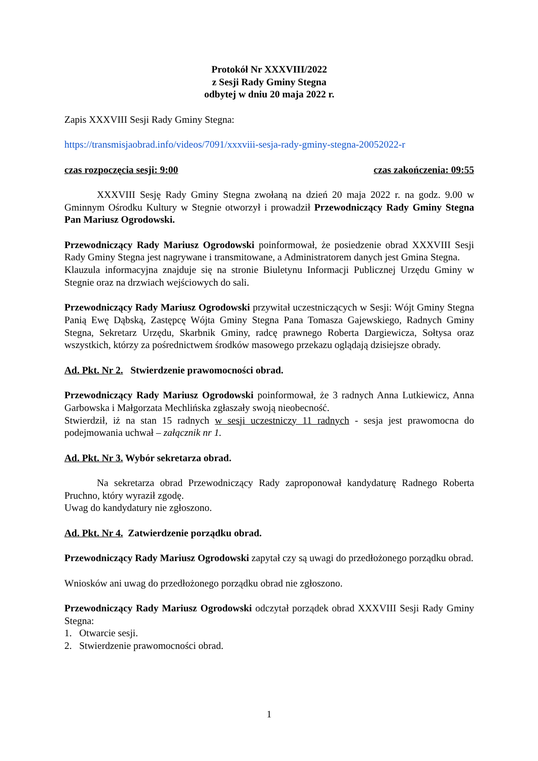Protokół Nr XXXVIII/2022
z Sesji Rady Gminy Stegna
odbytej w dniu 20 maja 2022 r.
Zapis XXXVIII Sesji Rady Gminy Stegna:
https://transmisjaobrad.info/videos/7091/xxxviii-sesja-rady-gminy-stegna-20052022-r
czas rozpoczęcia sesji: 9:00 czas zakończenia: 09:55
XXXVIII Sesję Rady Gminy Stegna zwołaną na dzień 20 maja 2022 r. na godz. 9.00 w Gminnym Ośrodku Kultury w Stegnie otworzył i prowadził Przewodniczący Rady Gminy Stegna Pan Mariusz Ogrodowski.
Przewodniczący Rady Mariusz Ogrodowski poinformował, że posiedzenie obrad XXXVIII Sesji Rady Gminy Stegna jest nagrywane i transmitowane, a Administratorem danych jest Gmina Stegna.
Klauzula informacyjna znajduje się na stronie Biuletynu Informacji Publicznej Urzędu Gminy w Stegnie oraz na drzwiach wejściowych do sali.
Przewodniczący Rady Mariusz Ogrodowski przywitał uczestniczących w Sesji: Wójt Gminy Stegna Panią Ewę Dąbską, Zastępcę Wójta Gminy Stegna Pana Tomasza Gajewskiego, Radnych Gminy Stegna, Sekretarz Urzędu, Skarbnik Gminy, radcę prawnego Roberta Dargiewicza, Sołtysa oraz wszystkich, którzy za pośrednictwem środków masowego przekazu oglądają dzisiejsze obrady.
Ad. Pkt. Nr 2. Stwierdzenie prawomocności obrad.
Przewodniczący Rady Mariusz Ogrodowski poinformował, że 3 radnych Anna Lutkiewicz, Anna Garbowska i Małgorzata Mechlińska zgłaszały swoją nieobecność.
Stwierdził, iż na stan 15 radnych w sesji uczestniczy 11 radnych - sesja jest prawomocna do podejmowania uchwał – załącznik nr 1.
Ad. Pkt. Nr 3. Wybór sekretarza obrad.
Na sekretarza obrad Przewodniczący Rady zaproponował kandydaturę Radnego Roberta Pruchno, który wyraził zgodę.
Uwag do kandydatury nie zgłoszono.
Ad. Pkt. Nr 4. Zatwierdzenie porządku obrad.
Przewodniczący Rady Mariusz Ogrodowski zapytał czy są uwagi do przedłożonego porządku obrad.
Wniosków ani uwag do przedłożonego porządku obrad nie zgłoszono.
Przewodniczący Rady Mariusz Ogrodowski odczytał porządek obrad XXXVIII Sesji Rady Gminy Stegna:
1. Otwarcie sesji.
2. Stwierdzenie prawomocności obrad.
1